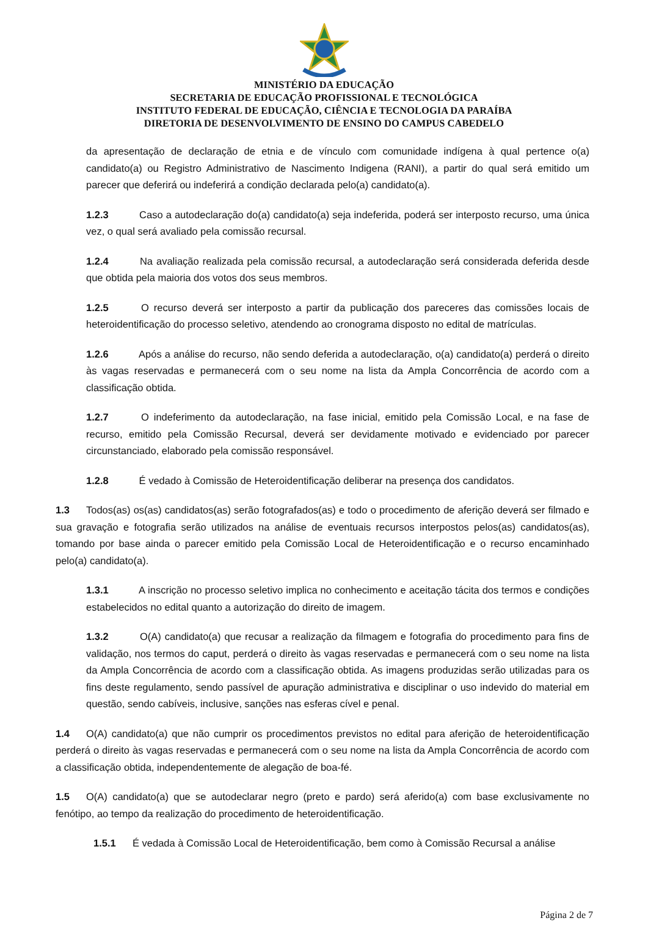MINISTÉRIO DA EDUCAÇÃO
SECRETARIA DE EDUCAÇÃO PROFISSIONAL E TECNOLÓGICA
INSTITUTO FEDERAL DE EDUCAÇÃO, CIÊNCIA E TECNOLOGIA DA PARAÍBA
DIRETORIA DE DESENVOLVIMENTO DE ENSINO DO CAMPUS CABEDELO
da apresentação de declaração de etnia e de vínculo com comunidade indígena à qual pertence o(a) candidato(a) ou Registro Administrativo de Nascimento Indigena (RANI), a partir do qual será emitido um parecer que deferirá ou indeferirá a condição declarada pelo(a) candidato(a).
1.2.3 Caso a autodeclaração do(a) candidato(a) seja indeferida, poderá ser interposto recurso, uma única vez, o qual será avaliado pela comissão recursal.
1.2.4 Na avaliação realizada pela comissão recursal, a autodeclaração será considerada deferida desde que obtida pela maioria dos votos dos seus membros.
1.2.5 O recurso deverá ser interposto a partir da publicação dos pareceres das comissões locais de heteroidentificação do processo seletivo, atendendo ao cronograma disposto no edital de matrículas.
1.2.6 Após a análise do recurso, não sendo deferida a autodeclaração, o(a) candidato(a) perderá o direito às vagas reservadas e permanecerá com o seu nome na lista da Ampla Concorrência de acordo com a classificação obtida.
1.2.7 O indeferimento da autodeclaração, na fase inicial, emitido pela Comissão Local, e na fase de recurso, emitido pela Comissão Recursal, deverá ser devidamente motivado e evidenciado por parecer circunstanciado, elaborado pela comissão responsável.
1.2.8 É vedado à Comissão de Heteroidentificação deliberar na presença dos candidatos.
1.3 Todos(as) os(as) candidatos(as) serão fotografados(as) e todo o procedimento de aferição deverá ser filmado e sua gravação e fotografia serão utilizados na análise de eventuais recursos interpostos pelos(as) candidatos(as), tomando por base ainda o parecer emitido pela Comissão Local de Heteroidentificação e o recurso encaminhado pelo(a) candidato(a).
1.3.1 A inscrição no processo seletivo implica no conhecimento e aceitação tácita dos termos e condições estabelecidos no edital quanto a autorização do direito de imagem.
1.3.2 O(A) candidato(a) que recusar a realização da filmagem e fotografia do procedimento para fins de validação, nos termos do caput, perderá o direito às vagas reservadas e permanecerá com o seu nome na lista da Ampla Concorrência de acordo com a classificação obtida. As imagens produzidas serão utilizadas para os fins deste regulamento, sendo passível de apuração administrativa e disciplinar o uso indevido do material em questão, sendo cabíveis, inclusive, sanções nas esferas cível e penal.
1.4 O(A) candidato(a) que não cumprir os procedimentos previstos no edital para aferição de heteroidentificação perderá o direito às vagas reservadas e permanecerá com o seu nome na lista da Ampla Concorrência de acordo com a classificação obtida, independentemente de alegação de boa-fé.
1.5 O(A) candidato(a) que se autodeclarar negro (preto e pardo) será aferido(a) com base exclusivamente no fenótipo, ao tempo da realização do procedimento de heteroidentificação.
1.5.1 É vedada à Comissão Local de Heteroidentificação, bem como à Comissão Recursal a análise
Página 2 de 7